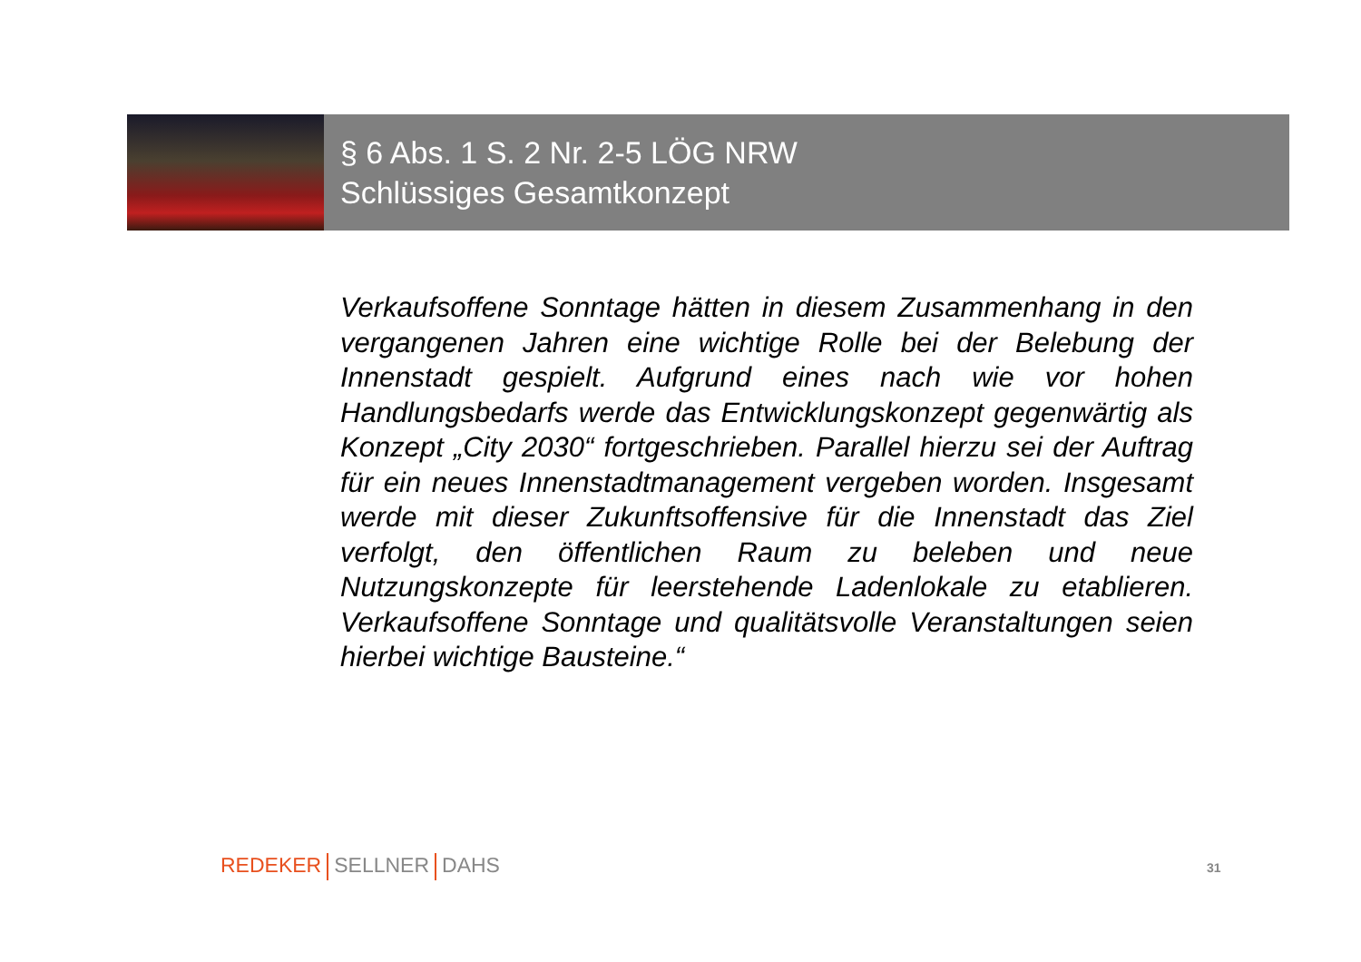§ 6 Abs. 1 S. 2 Nr. 2-5 LÖG NRW
Schlüssiges Gesamtkonzept
Verkaufsoffene Sonntage hätten in diesem Zusammenhang in den vergangenen Jahren eine wichtige Rolle bei der Belebung der Innenstadt gespielt. Aufgrund eines nach wie vor hohen Handlungsbedarfs werde das Entwicklungskonzept gegenwärtig als Konzept „City 2030“ fortgeschrieben. Parallel hierzu sei der Auftrag für ein neues Innenstadtmanagement vergeben worden. Insgesamt werde mit dieser Zukunftsoffensive für die Innenstadt das Ziel verfolgt, den öffentlichen Raum zu beleben und neue Nutzungskonzepte für leerstehende Ladenlokale zu etablieren. Verkaufsoffene Sonntage und qualitätsvolle Veranstaltungen seien hierbei wichtige Bausteine.“
REDEKER SELLNER DAHS 31